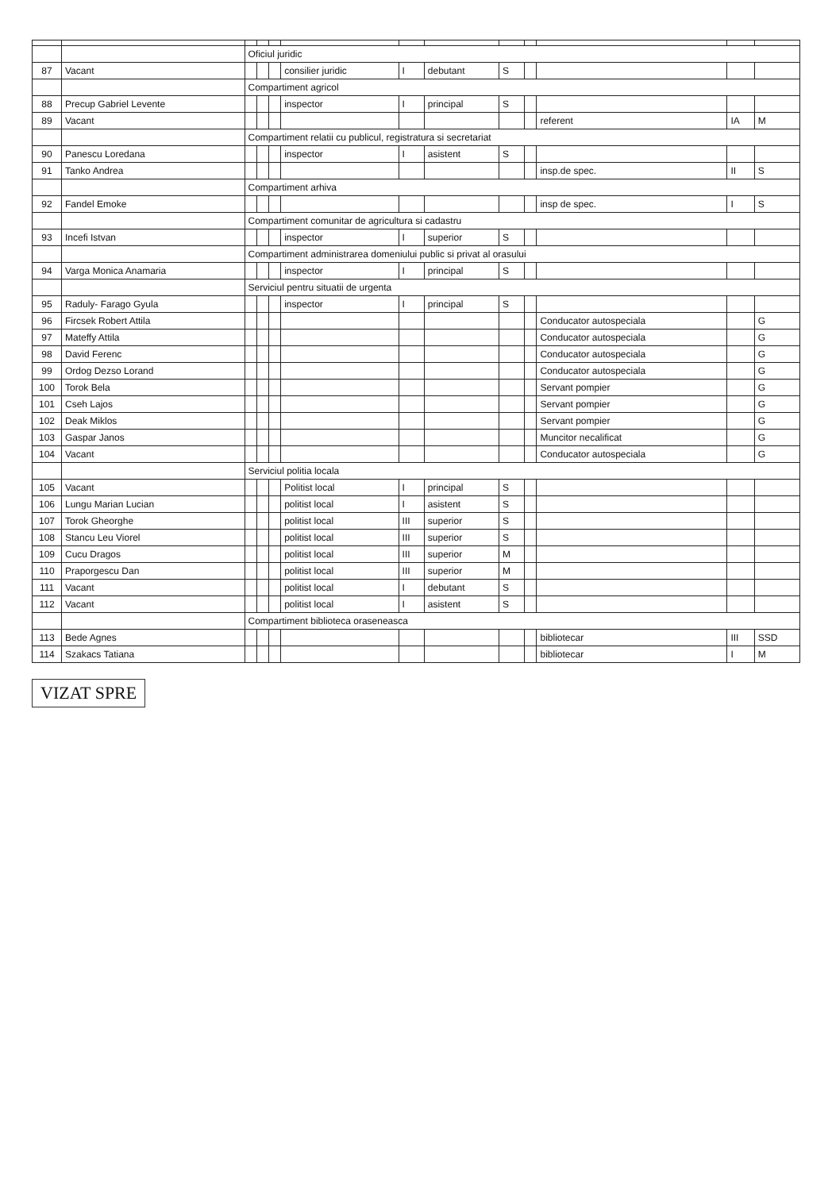| | | Oficiul juridic | | | | | | | | | | |
| 87 | Vacant | | | | consilier juridic | I | debutant | S | | | | |
| | | Compartiment agricol | | | | | | | | | | |
| 88 | Precup Gabriel Levente | | | | inspector | I | principal | S | | | | |
| 89 | Vacant | | | | | | | | | referent | IA | M |
| | | Compartiment relatii cu publicul, registratura si secretariat | | | | | | | | | | |
| 90 | Panescu Loredana | | | | inspector | I | asistent | S | | | | |
| 91 | Tanko Andrea | | | | | | | | | insp.de spec. | II | S |
| | | Compartiment arhiva | | | | | | | | | | |
| 92 | Fandel Emoke | | | | | | | | | insp de spec. | I | S |
| | | Compartiment comunitar de agricultura si cadastru | | | | | | | | | | |
| 93 | Incefi Istvan | | | | inspector | I | superior | S | | | | |
| | | Compartiment administrarea domeniului public si privat al orasului | | | | | | | | | | |
| 94 | Varga Monica Anamaria | | | | inspector | I | principal | S | | | | |
| | | Serviciul pentru situatii de urgenta | | | | | | | | | | |
| 95 | Raduly- Farago Gyula | | | | inspector | I | principal | S | | | | |
| 96 | Fircsek Robert Attila | | | | | | | | | Conducator autospeciala | | G |
| 97 | Mateffy Attila | | | | | | | | | Conducator autospeciala | | G |
| 98 | David Ferenc | | | | | | | | | Conducator autospeciala | | G |
| 99 | Ordog Dezso Lorand | | | | | | | | | Conducator autospeciala | | G |
| 100 | Torok Bela | | | | | | | | | Servant pompier | | G |
| 101 | Cseh Lajos | | | | | | | | | Servant pompier | | G |
| 102 | Deak Miklos | | | | | | | | | Servant pompier | | G |
| 103 | Gaspar Janos | | | | | | | | | Muncitor necalificat | | G |
| 104 | Vacant | | | | | | | | | Conducator autospeciala | | G |
| | | Serviciul politia locala | | | | | | | | | | |
| 105 | Vacant | | | | Politist local | I | principal | S | | | | |
| 106 | Lungu Marian Lucian | | | | politist local | I | asistent | S | | | | |
| 107 | Torok Gheorghe | | | | politist local | III | superior | S | | | | |
| 108 | Stancu Leu Viorel | | | | politist local | III | superior | S | | | | |
| 109 | Cucu Dragos | | | | politist local | III | superior | M | | | | |
| 110 | Praporgescu Dan | | | | politist local | III | superior | M | | | | |
| 111 | Vacant | | | | politist local | I | debutant | S | | | | |
| 112 | Vacant | | | | politist local | I | asistent | S | | | | |
| | | Compartiment biblioteca oraseneasca | | | | | | | | | | |
| 113 | Bede Agnes | | | | | | | | | bibliotecar | III | SSD |
| 114 | Szakacs Tatiana | | | | | | | | | bibliotecar | I | M |
VIZAT SPRE